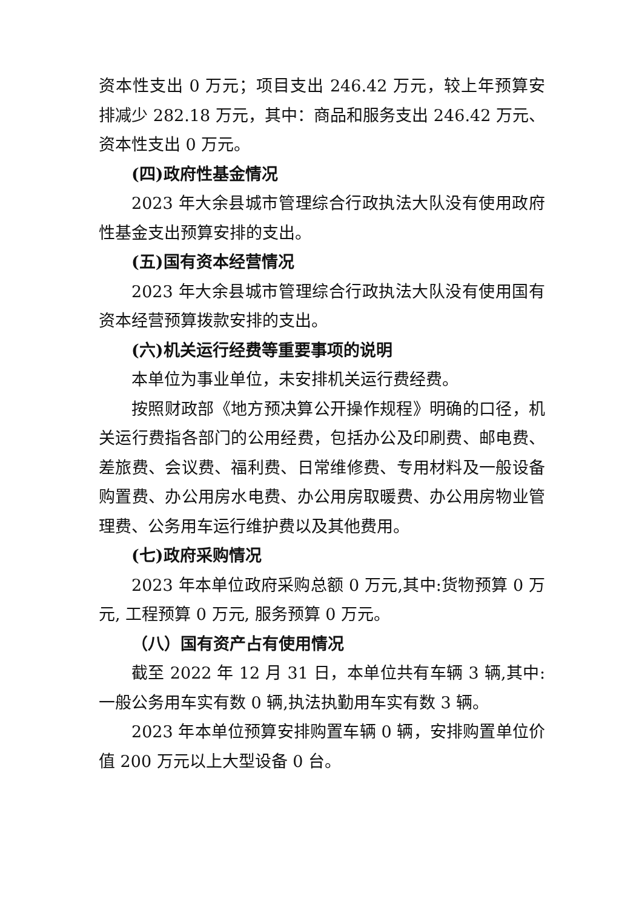资本性支出 0 万元；项目支出 246.42 万元，较上年预算安排减少 282.18 万元，其中：商品和服务支出 246.42 万元、资本性支出 0 万元。
(四)政府性基金情况
2023 年大余县城市管理综合行政执法大队没有使用政府性基金支出预算安排的支出。
(五)国有资本经营情况
2023 年大余县城市管理综合行政执法大队没有使用国有资本经营预算拨款安排的支出。
(六)机关运行经费等重要事项的说明
本单位为事业单位，未安排机关运行费经费。
按照财政部《地方预决算公开操作规程》明确的口径，机关运行费指各部门的公用经费，包括办公及印刷费、邮电费、差旅费、会议费、福利费、日常维修费、专用材料及一般设备购置费、办公用房水电费、办公用房取暖费、办公用房物业管理费、公务用车运行维护费以及其他费用。
(七)政府采购情况
2023 年本单位政府采购总额 0 万元,其中:货物预算 0 万元, 工程预算 0 万元, 服务预算 0 万元。
（八）国有资产占有使用情况
截至 2022 年 12 月 31 日，本单位共有车辆 3 辆,其中:一般公务用车实有数 0 辆,执法执勤用车实有数 3 辆。
2023 年本单位预算安排购置车辆 0 辆，安排购置单位价值 200 万元以上大型设备 0 台。